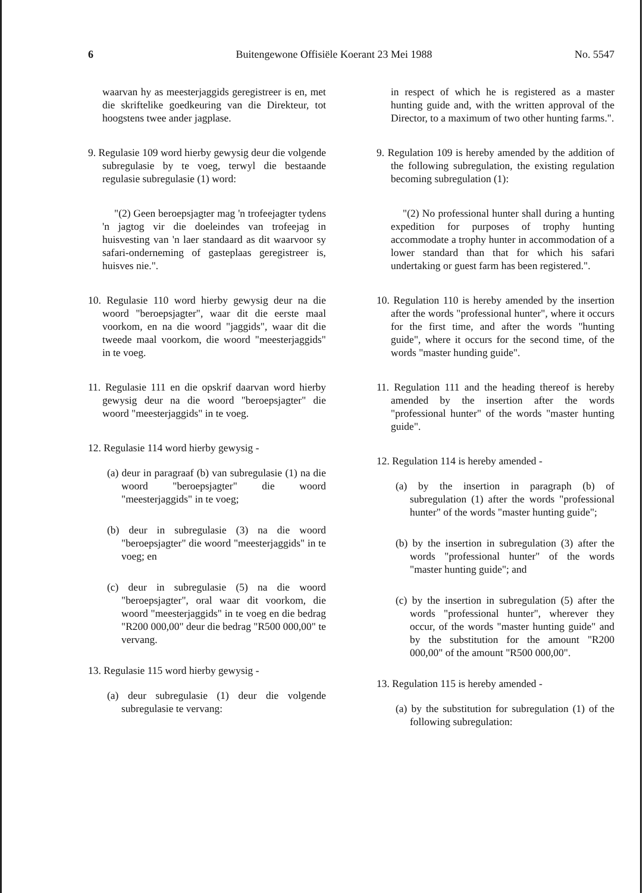6 Buitengewone Offisiële Koerant 23 Mei 1988 No. 5547
waarvan hy as meesterjaggids geregistreer is en, met die skriftelike goedkeuring van die Direkteur, tot hoogstens twee ander jagplase.
9. Regulasie 109 word hierby gewysig deur die volgende subregulasie by te voeg, terwyl die bestaande regulasie subregulasie (1) word:
"(2) Geen beroepsjagter mag 'n trofeejagter tydens 'n jagtog vir die doeleindes van trofeejag in huisvesting van 'n laer standaard as dit waarvoor sy safari-onderneming of gasteplaas geregistreer is, huisves nie.".
10. Regulasie 110 word hierby gewysig deur na die woord "beroepsjagter", waar dit die eerste maal voorkom, en na die woord "jaggids", waar dit die tweede maal voorkom, die woord "meesterjaggids" in te voeg.
11. Regulasie 111 en die opskrif daarvan word hierby gewysig deur na die woord "beroepsjagter" die woord "meesterjaggids" in te voeg.
12. Regulasie 114 word hierby gewysig -
(a) deur in paragraaf (b) van subregulasie (1) na die woord "beroepsjagter" die woord "meesterjaggids" in te voeg;
(b) deur in subregulasie (3) na die woord "beroepsjagter" die woord "meesterjaggids" in te voeg; en
(c) deur in subregulasie (5) na die woord "beroepsjagter", oral waar dit voorkom, die woord "meesterjaggids" in te voeg en die bedrag "R200 000,00" deur die bedrag "R500 000,00" te vervang.
13. Regulasie 115 word hierby gewysig -
(a) deur subregulasie (1) deur die volgende subregulasie te vervang:
in respect of which he is registered as a master hunting guide and, with the written approval of the Director, to a maximum of two other hunting farms.".
9. Regulation 109 is hereby amended by the addition of the following subregulation, the existing regulation becoming subregulation (1):
"(2) No professional hunter shall during a hunting expedition for purposes of trophy hunting accommodate a trophy hunter in accommodation of a lower standard than that for which his safari undertaking or guest farm has been registered.".
10. Regulation 110 is hereby amended by the insertion after the words "professional hunter", where it occurs for the first time, and after the words "hunting guide", where it occurs for the second time, of the words "master hunding guide".
11. Regulation 111 and the heading thereof is hereby amended by the insertion after the words "professional hunter" of the words "master hunting guide".
12. Regulation 114 is hereby amended -
(a) by the insertion in paragraph (b) of subregulation (1) after the words "professional hunter" of the words "master hunting guide";
(b) by the insertion in subregulation (3) after the words "professional hunter" of the words "master hunting guide"; and
(c) by the insertion in subregulation (5) after the words "professional hunter", wherever they occur, of the words "master hunting guide" and by the substitution for the amount "R200 000,00" of the amount "R500 000,00".
13. Regulation 115 is hereby amended -
(a) by the substitution for subregulation (1) of the following subregulation: